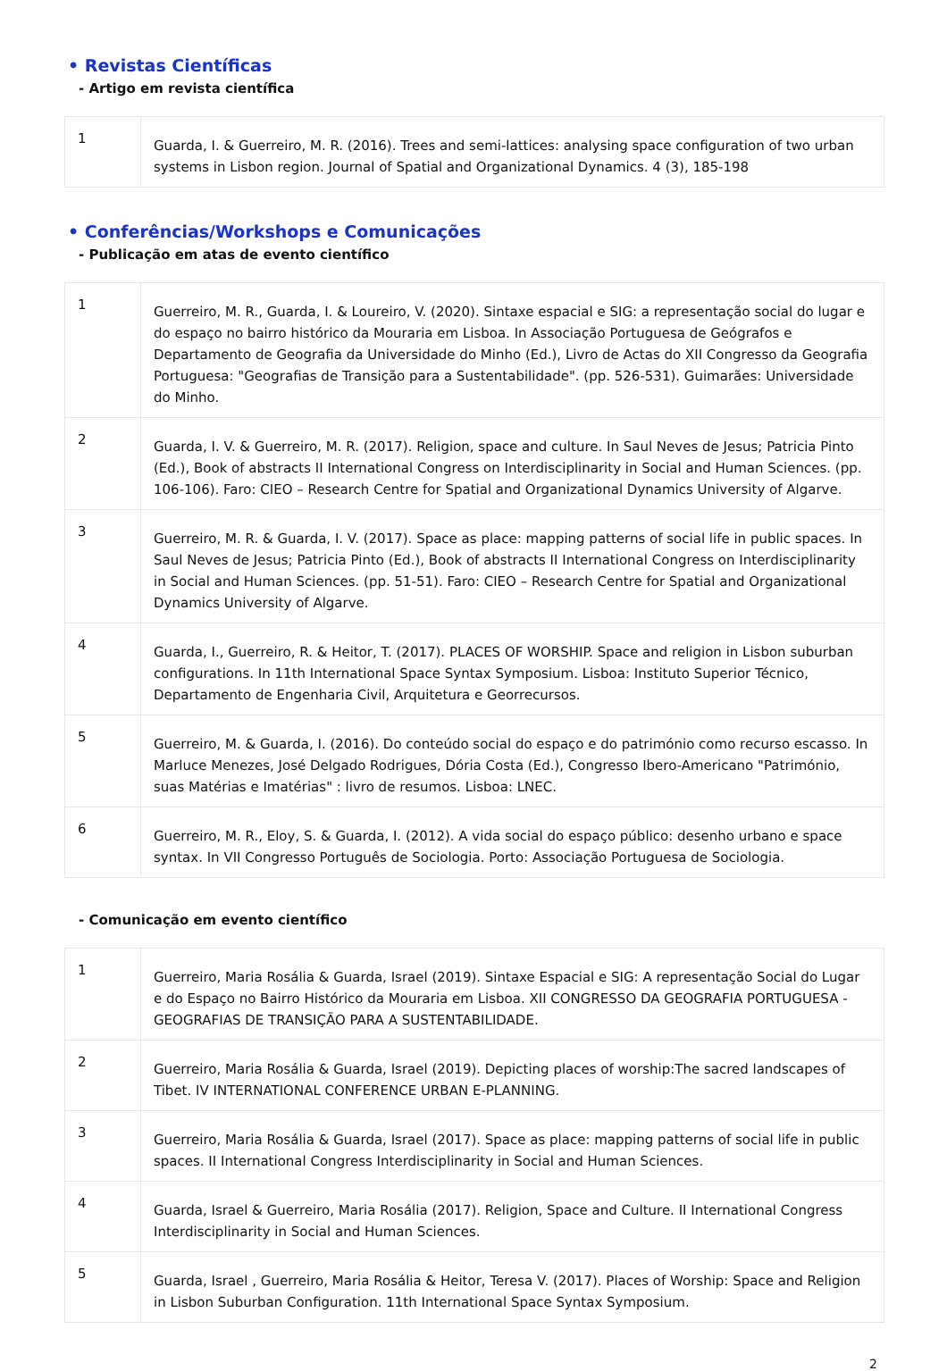• Revistas Científicas
- Artigo em revista científica
| 1 | Guarda, I. & Guerreiro, M. R. (2016). Trees and semi-lattices: analysing space configuration of two urban systems in Lisbon region. Journal of Spatial and Organizational Dynamics. 4 (3), 185-198 |
• Conferências/Workshops e Comunicações
- Publicação em atas de evento científico
| 1 | Guerreiro, M. R., Guarda, I. & Loureiro, V. (2020). Sintaxe espacial e SIG: a representação social do lugar e do espaço no bairro histórico da Mouraria em Lisboa. In Associação Portuguesa de Geógrafos e Departamento de Geografia da Universidade do Minho (Ed.), Livro de Actas do XII Congresso da Geografia Portuguesa: "Geografias de Transição para a Sustentabilidade". (pp. 526-531). Guimarães: Universidade do Minho. |
| 2 | Guarda, I. V. & Guerreiro, M. R. (2017). Religion, space and culture. In Saul Neves de Jesus; Patricia Pinto (Ed.), Book of abstracts II International Congress on Interdisciplinarity in Social and Human Sciences. (pp. 106-106). Faro: CIEO – Research Centre for Spatial and Organizational Dynamics University of Algarve. |
| 3 | Guerreiro, M. R. & Guarda, I. V. (2017). Space as place: mapping patterns of social life in public spaces. In Saul Neves de Jesus; Patricia Pinto (Ed.), Book of abstracts II International Congress on Interdisciplinarity in Social and Human Sciences. (pp. 51-51). Faro: CIEO – Research Centre for Spatial and Organizational Dynamics University of Algarve. |
| 4 | Guarda, I., Guerreiro, R. & Heitor, T. (2017). PLACES OF WORSHIP. Space and religion in Lisbon suburban configurations. In 11th International Space Syntax Symposium. Lisboa: Instituto Superior Técnico, Departamento de Engenharia Civil, Arquitetura e Georrecursos. |
| 5 | Guerreiro, M. & Guarda, I. (2016). Do conteúdo social do espaço e do património como recurso escasso. In Marluce Menezes, José Delgado Rodrigues, Dória Costa (Ed.), Congresso Ibero-Americano "Património, suas Matérias e Imatérias" : livro de resumos. Lisboa: LNEC. |
| 6 | Guerreiro, M. R., Eloy, S. & Guarda, I. (2012). A vida social do espaço público: desenho urbano e space syntax. In VII Congresso Português de Sociologia. Porto: Associação Portuguesa de Sociologia. |
- Comunicação em evento científico
| 1 | Guerreiro, Maria Rosália & Guarda, Israel (2019). Sintaxe Espacial e SIG: A representação Social do Lugar e do Espaço no Bairro Histórico da Mouraria em Lisboa. XII CONGRESSO DA GEOGRAFIA PORTUGUESA - GEOGRAFIAS DE TRANSIÇÃO PARA A SUSTENTABILIDADE. |
| 2 | Guerreiro, Maria Rosália & Guarda, Israel (2019). Depicting places of worship:The sacred landscapes of Tibet. IV INTERNATIONAL CONFERENCE URBAN E-PLANNING. |
| 3 | Guerreiro, Maria Rosália & Guarda, Israel (2017). Space as place: mapping patterns of social life in public spaces. II International Congress Interdisciplinarity in Social and Human Sciences. |
| 4 | Guarda, Israel & Guerreiro, Maria Rosália (2017). Religion, Space and Culture. II International Congress Interdisciplinarity in Social and Human Sciences. |
| 5 | Guarda, Israel , Guerreiro, Maria Rosália & Heitor, Teresa V. (2017). Places of Worship: Space and Religion in Lisbon Suburban Configuration. 11th International Space Syntax Symposium. |
2